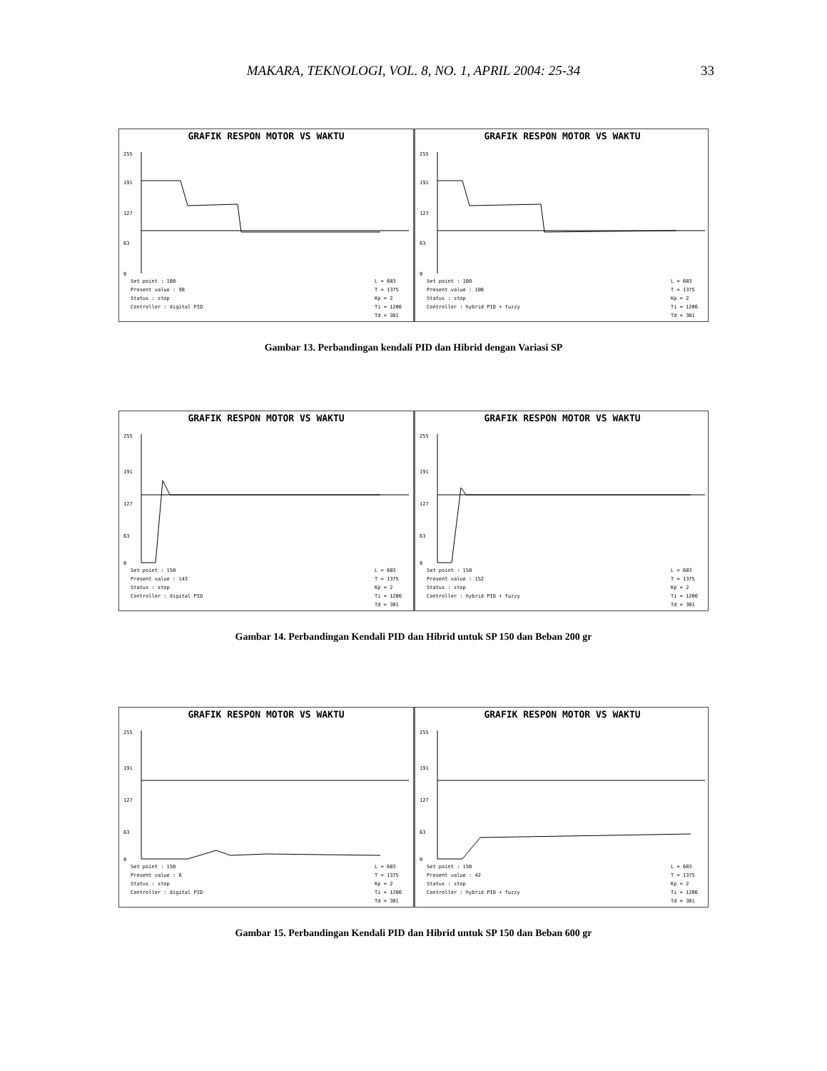MAKARA, TEKNOLOGI, VOL. 8, NO. 1, APRIL 2004: 25-34
33
GRAFIK RESPON MOTOR VS WAKTU
255
191
127
63
0
Set point : 100
Present value : 98
Status : stop
Controller : digital PID
L = 603
T = 1375
Kp = 2
Ti = 1206
Td = 301
GRAFIK RESPON MOTOR VS WAKTU
255
191
127
63
0
Set point : 100
Present value : 100
Status : stop
Controller : hybrid PID + fuzzy
L = 603
T = 1375
Kp = 2
Ti = 1206
Td = 301
Gambar 13. Perbandingan kendali PID dan Hibrid dengan Variasi SP
GRAFIK RESPON MOTOR VS WAKTU
255
191
127
63
0
Set point : 150
Present value : 143
Status : stop
Controller : digital PID
L = 603
T = 1375
Kp = 2
Ti = 1206
Td = 301
GRAFIK RESPON MOTOR VS WAKTU
255
191
127
63
0
Set point : 150
Present value : 152
Status : stop
Controller : hybrid PID + fuzzy
L = 603
T = 1375
Kp = 2
Ti = 1206
Td = 301
Gambar 14. Perbandingan Kendali PID dan Hibrid untuk SP 150 dan Beban 200 gr
GRAFIK RESPON MOTOR VS WAKTU
255
191
127
63
0
Set point : 150
Present value : 6
Status : stop
Controller : digital PID
L = 603
T = 1375
Kp = 2
Ti = 1206
Td = 301
GRAFIK RESPON MOTOR VS WAKTU
255
191
127
63
0
Set point : 150
Present value : 42
Status : stop
Controller : hybrid PID + fuzzy
L = 603
T = 1375
Kp = 2
Ti = 1206
Td = 301
Gambar 15. Perbandingan Kendali PID dan Hibrid untuk SP 150 dan Beban 600 gr